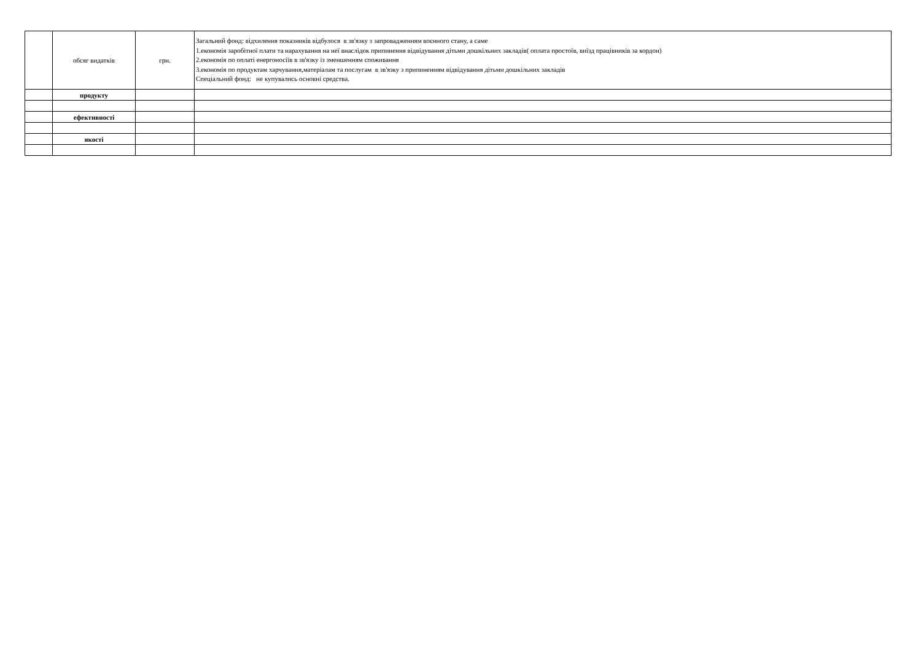| | обсяг видатків | грн. | Загальний фонд: відхилення показників відбулося в зв'язку з запровадженням воєнного стану, а саме 1.економія заробітної плати та нарахування на неї внаслідок припинення відвідування дітьми дошкільних закладів( оплата простоїв, виїзд працівників за кордон) 2.економія по оплаті енергоносіїв в зв'язку із зменшенням споживання 3.економія по продуктам харчування,матеріалам та послугам в зв'язку з припиненням відвідування дітьми дошкільних закладів Спеціальний фонд: не купувались основні средства. |
| | продукту | | |
| | ефективності | | |
| | якості | | |